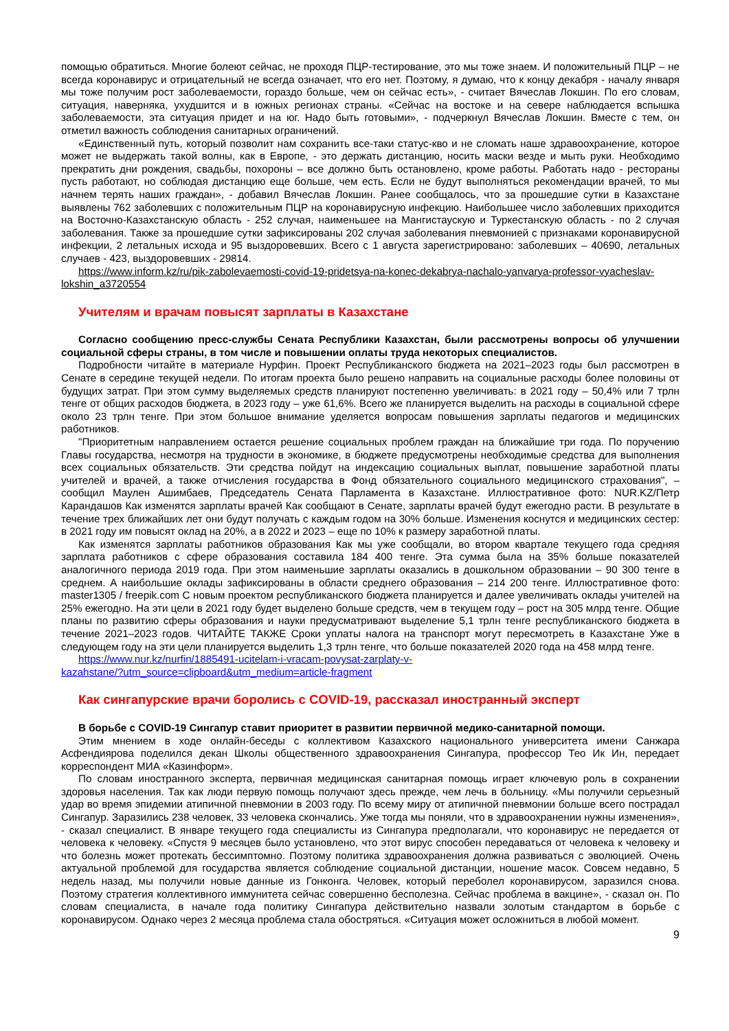помощью обратиться. Многие болеют сейчас, не проходя ПЦР-тестирование, это мы тоже знаем. И положительный ПЦР – не всегда коронавирус и отрицательный не всегда означает, что его нет. Поэтому, я думаю, что к концу декабря - началу января мы тоже получим рост заболеваемости, гораздо больше, чем он сейчас есть», - считает Вячеслав Локшин. По его словам, ситуация, наверняка, ухудшится и в южных регионах страны. «Сейчас на востоке и на севере наблюдается вспышка заболеваемости, эта ситуация придет и на юг. Надо быть готовыми», - подчеркнул Вячеслав Локшин. Вместе с тем, он отметил важность соблюдения санитарных ограничений.
«Единственный путь, который позволит нам сохранить все-таки статус-кво и не сломать наше здравоохранение, которое может не выдержать такой волны, как в Европе, - это держать дистанцию, носить маски везде и мыть руки. Необходимо прекратить дни рождения, свадьбы, похороны – все должно быть остановлено, кроме работы. Работать надо - рестораны пусть работают, но соблюдая дистанцию еще больше, чем есть. Если не будут выполняться рекомендации врачей, то мы начнем терять наших граждан», - добавил Вячеслав Локшин. Ранее сообщалось, что за прошедшие сутки в Казахстане выявлены 762 заболевших с положительным ПЦР на коронавирусную инфекцию. Наибольшее число заболевших приходится на Восточно-Казахстанскую область - 252 случая, наименьшее на Мангистаускую и Туркестанскую область - по 2 случая заболевания. Также за прошедшие сутки зафиксированы 202 случая заболевания пневмонией с признаками коронавирусной инфекции, 2 летальных исхода и 95 выздоровевших. Всего с 1 августа зарегистрировано: заболевших – 40690, летальных случаев - 423, выздоровевших - 29814.
https://www.inform.kz/ru/pik-zabolevaemosti-covid-19-pridetsya-na-konec-dekabrya-nachalo-yanvarya-professor-vyacheslav-lokshin_a3720554
Учителям и врачам повысят зарплаты в Казахстане
Согласно сообщению пресс-службы Сената Республики Казахстан, были рассмотрены вопросы об улучшении социальной сферы страны, в том числе и повышении оплаты труда некоторых специалистов.
Подробности читайте в материале Нурфин. Проект Республиканского бюджета на 2021–2023 годы был рассмотрен в Сенате в середине текущей недели. По итогам проекта было решено направить на социальные расходы более половины от будущих затрат. При этом сумму выделяемых средств планируют постепенно увеличивать: в 2021 году – 50,4% или 7 трлн тенге от общих расходов бюджета, в 2023 году – уже 61,6%. Всего же планируется выделить на расходы в социальной сфере около 23 трлн тенге. При этом большое внимание уделяется вопросам повышения зарплаты педагогов и медицинских работников.
"Приоритетным направлением остается решение социальных проблем граждан на ближайшие три года. По поручению Главы государства, несмотря на трудности в экономике, в бюджете предусмотрены необходимые средства для выполнения всех социальных обязательств. Эти средства пойдут на индексацию социальных выплат, повышение заработной платы учителей и врачей, а также отчисления государства в Фонд обязательного социального медицинского страхования", – сообщил Маулен Ашимбаев, Председатель Сената Парламента в Казахстане. Иллюстративное фото: NUR.KZ/Петр Карандашов Как изменятся зарплаты врачей Как сообщают в Сенате, зарплаты врачей будут ежегодно расти. В результате в течение трех ближайших лет они будут получать с каждым годом на 30% больше. Изменения коснутся и медицинских сестер: в 2021 году им повысят оклад на 20%, а в 2022 и 2023 – еще по 10% к размеру заработной платы.
Как изменятся зарплаты работников образования Как мы уже сообщали, во втором квартале текущего года средняя зарплата работников с сфере образования составила 184 400 тенге. Эта сумма была на 35% больше показателей аналогичного периода 2019 года. При этом наименьшие зарплаты оказались в дошкольном образовании – 90 300 тенге в среднем. А наибольшие оклады зафиксированы в области среднего образования – 214 200 тенге. Иллюстративное фото: master1305 / freepik.com С новым проектом республиканского бюджета планируется и далее увеличивать оклады учителей на 25% ежегодно. На эти цели в 2021 году будет выделено больше средств, чем в текущем году – рост на 305 млрд тенге. Общие планы по развитию сферы образования и науки предусматривают выделение 5,1 трлн тенге республиканского бюджета в течение 2021–2023 годов. ЧИТАЙТЕ ТАКЖЕ Сроки уплаты налога на транспорт могут пересмотреть в Казахстане Уже в следующем году на эти цели планируется выделить 1,3 трлн тенге, что больше показателей 2020 года на 458 млрд тенге.
https://www.nur.kz/nurfin/1885491-ucitelam-i-vracam-povysat-zarplaty-v-
kazahstane/?utm_source=clipboard&utm_medium=article-fragment
Как сингапурские врачи боролись с COVID-19, рассказал иностранный эксперт
В борьбе с COVID-19 Сингапур ставит приоритет в развитии первичной медико-санитарной помощи.
Этим мнением в ходе онлайн-беседы с коллективом Казахского национального университета имени Санжара Асфендиярова поделился декан Школы общественного здравоохранения Сингапура, профессор Тео Ик Ин, передает корреспондент МИА «Казинформ».
По словам иностранного эксперта, первичная медицинская санитарная помощь играет ключевую роль в сохранении здоровья населения. Так как люди первую помощь получают здесь прежде, чем лечь в больницу. «Мы получили серьезный удар во время эпидемии атипичной пневмонии в 2003 году. По всему миру от атипичной пневмонии больше всего пострадал Сингапур. Заразились 238 человек, 33 человека скончались. Уже тогда мы поняли, что в здравоохранении нужны изменения», - сказал специалист. В январе текущего года специалисты из Сингапура предполагали, что коронавирус не передается от человека к человеку. «Спустя 9 месяцев было установлено, что этот вирус способен передаваться от человека к человеку и что болезнь может протекать бессимптомно. Поэтому политика здравоохранения должна развиваться с эволюцией. Очень актуальной проблемой для государства является соблюдение социальной дистанции, ношение масок. Совсем недавно, 5 недель назад, мы получили новые данные из Гонконга. Человек, который переболел коронавирусом, заразился снова. Поэтому стратегия коллективного иммунитета сейчас совершенно бесполезна. Сейчас проблема в вакцине», - сказал он. По словам специалиста, в начале года политику Сингапура действительно назвали золотым стандартом в борьбе с коронавирусом. Однако через 2 месяца проблема стала обостряться. «Ситуация может осложниться в любой момент.
9